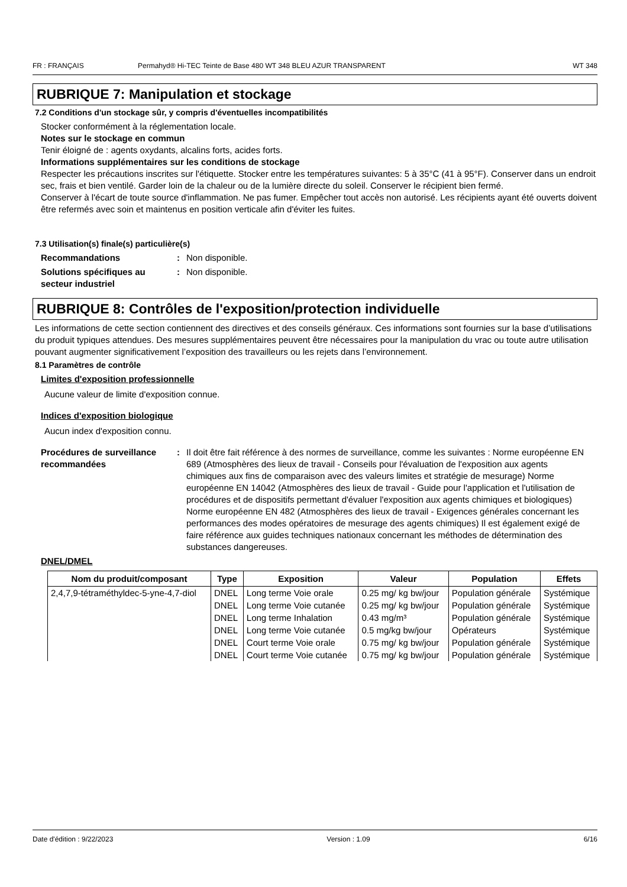FR : FRANÇAIS Permahyd® Hi-TEC Teinte de Base 480 WT 348 BLEU AZUR TRANSPARENT WT 348
RUBRIQUE 7: Manipulation et stockage
7.2 Conditions d'un stockage sûr, y compris d'éventuelles incompatibilités
Stocker conformément à la réglementation locale.
Notes sur le stockage en commun
Tenir éloigné de : agents oxydants, alcalins forts, acides forts.
Informations supplémentaires sur les conditions de stockage
Respecter les précautions inscrites sur l'étiquette. Stocker entre les températures suivantes: 5 à 35°C (41 à 95°F). Conserver dans un endroit sec, frais et bien ventilé. Garder loin de la chaleur ou de la lumière directe du soleil. Conserver le récipient bien fermé.
Conserver à l'écart de toute source d'inflammation. Ne pas fumer. Empêcher tout accès non autorisé. Les récipients ayant été ouverts doivent être refermés avec soin et maintenus en position verticale afin d'éviter les fuites.
7.3 Utilisation(s) finale(s) particulière(s)
Recommandations: Non disponible.
Solutions spécifiques au secteur industriel: Non disponible.
RUBRIQUE 8: Contrôles de l'exposition/protection individuelle
Les informations de cette section contiennent des directives et des conseils généraux. Ces informations sont fournies sur la base d’utilisations du produit typiques attendues. Des mesures supplémentaires peuvent être nécessaires pour la manipulation du vrac ou toute autre utilisation pouvant augmenter significativement l’exposition des travailleurs ou les rejets dans l’environnement.
8.1 Paramètres de contrôle
Limites d'exposition professionnelle
Aucune valeur de limite d'exposition connue.
Indices d'exposition biologique
Aucun index d'exposition connu.
Procédures de surveillance recommandées: Il doit être fait référence à des normes de surveillance, comme les suivantes : Norme européenne EN 689 (Atmosphères des lieux de travail - Conseils pour l'évaluation de l'exposition aux agents chimiques aux fins de comparaison avec des valeurs limites et stratégie de mesurage) Norme européenne EN 14042 (Atmosphères des lieux de travail - Guide pour l'application et l'utilisation de procédures et de dispositifs permettant d'évaluer l'exposition aux agents chimiques et biologiques) Norme européenne EN 482 (Atmosphères des lieux de travail - Exigences générales concernant les performances des modes opératoires de mesurage des agents chimiques) Il est également exigé de faire référence aux guides techniques nationaux concernant les méthodes de détermination des substances dangereuses.
DNEL/DMEL
| Nom du produit/composant | Type | Exposition | Valeur | Population | Effets |
| --- | --- | --- | --- | --- | --- |
| 2,4,7,9-tétraméthyldec-5-yne-4,7-diol | DNEL | Long terme Voie orale | 0.25 mg/ kg bw/jour | Population générale | Systémique |
| | DNEL | Long terme Voie cutanée | 0.25 mg/ kg bw/jour | Population générale | Systémique |
| | DNEL | Long terme Inhalation | 0.43 mg/m³ | Population générale | Systémique |
| | DNEL | Long terme Voie cutanée | 0.5 mg/kg bw/jour | Opérateurs | Systémique |
| | DNEL | Court terme Voie orale | 0.75 mg/ kg bw/jour | Population générale | Systémique |
| | DNEL | Court terme Voie cutanée | 0.75 mg/ kg bw/jour | Population générale | Systémique |
Date d'édition : 9/22/2023 Version : 1.09 6/16